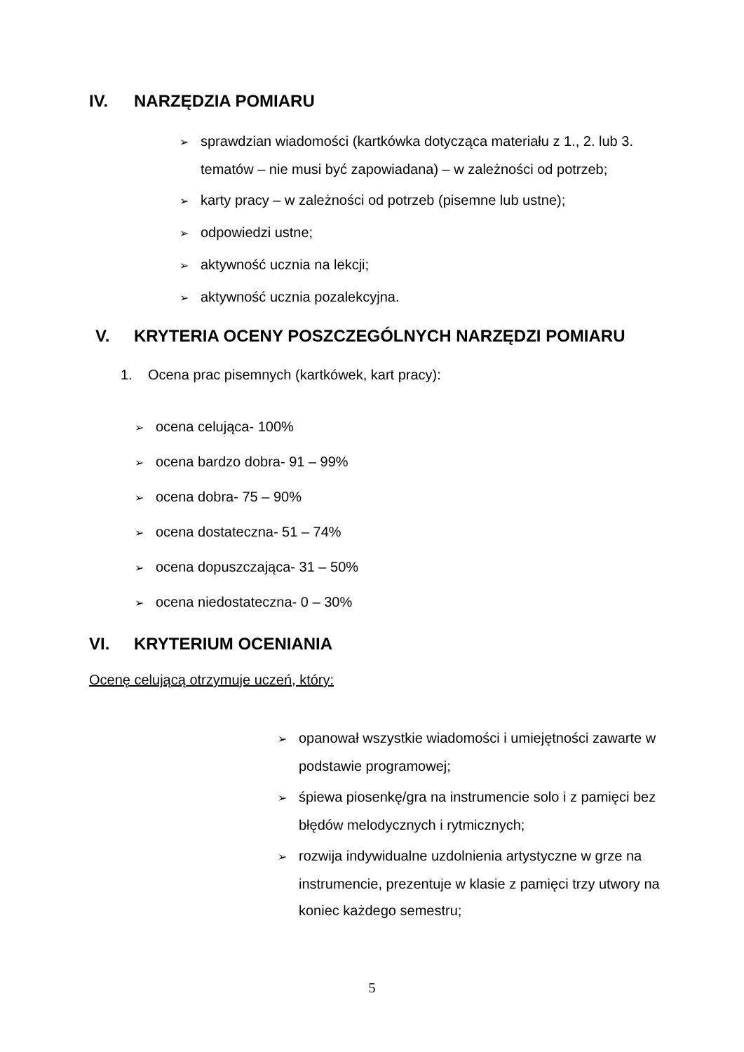IV. NARZĘDZIA POMIARU
➢ sprawdzian wiadomości (kartkówka dotycząca materiału z 1., 2. lub 3. tematów – nie musi być zapowiadana) – w zależności od potrzeb;
➢ karty pracy – w zależności od potrzeb (pisemne lub ustne);
➢ odpowiedzi ustne;
➢ aktywność ucznia na lekcji;
➢ aktywność ucznia pozalekcyjna.
V. KRYTERIA OCENY POSZCZEGÓLNYCH NARZĘDZI POMIARU
1. Ocena prac pisemnych (kartkówek, kart pracy):
➢ ocena celująca- 100%
➢ ocena bardzo dobra- 91 – 99%
➢ ocena dobra- 75 – 90%
➢ ocena dostateczna- 51 – 74%
➢ ocena dopuszczająca- 31 – 50%
➢ ocena niedostateczna- 0 – 30%
VI. KRYTERIUM OCENIANIA
Ocenę celującą otrzymuje uczeń, który:
➢ opanował wszystkie wiadomości i umiejętności zawarte w podstawie programowej;
➢ śpiewa piosenkę/gra na instrumencie solo i z pamięci bez błędów melodycznych i rytmicznych;
➢ rozwija indywidualne uzdolnienia artystyczne w grze na instrumencie, prezentuje w klasie z pamięci trzy utwory na koniec każdego semestru;
5